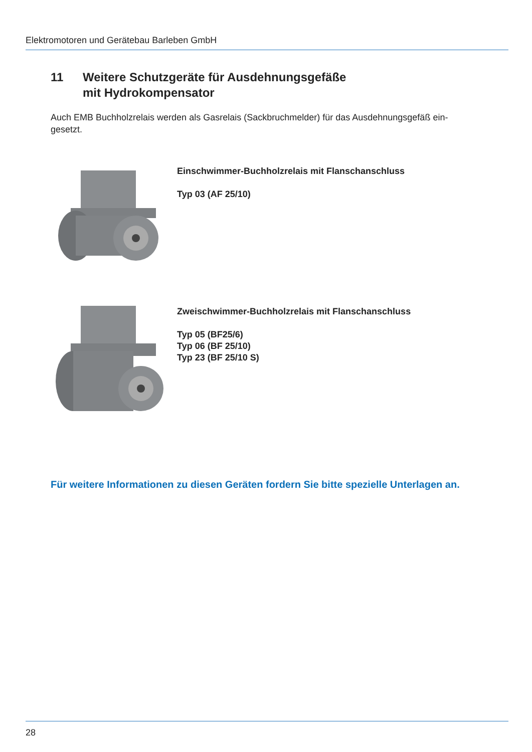Elektromotoren und Gerätebau Barleben GmbH
11 Weitere Schutzgeräte für Ausdehnungsgefäße
mit Hydrokompensator
Auch EMB Buchholzrelais werden als Gasrelais (Sackbruchmelder) für das Ausdehnungsgefäß ein-
gesetzt.
Einschwimmer-Buchholzrelais mit Flanschanschluss
Typ 03 (AF 25/10)
Zweischwimmer-Buchholzrelais mit Flanschanschluss
Typ 05 (BF25/6)
Typ 06 (BF 25/10)
Typ 23 (BF 25/10 S)
Für weitere Informationen zu diesen Geräten fordern Sie bitte spezielle Unterlagen an.
28